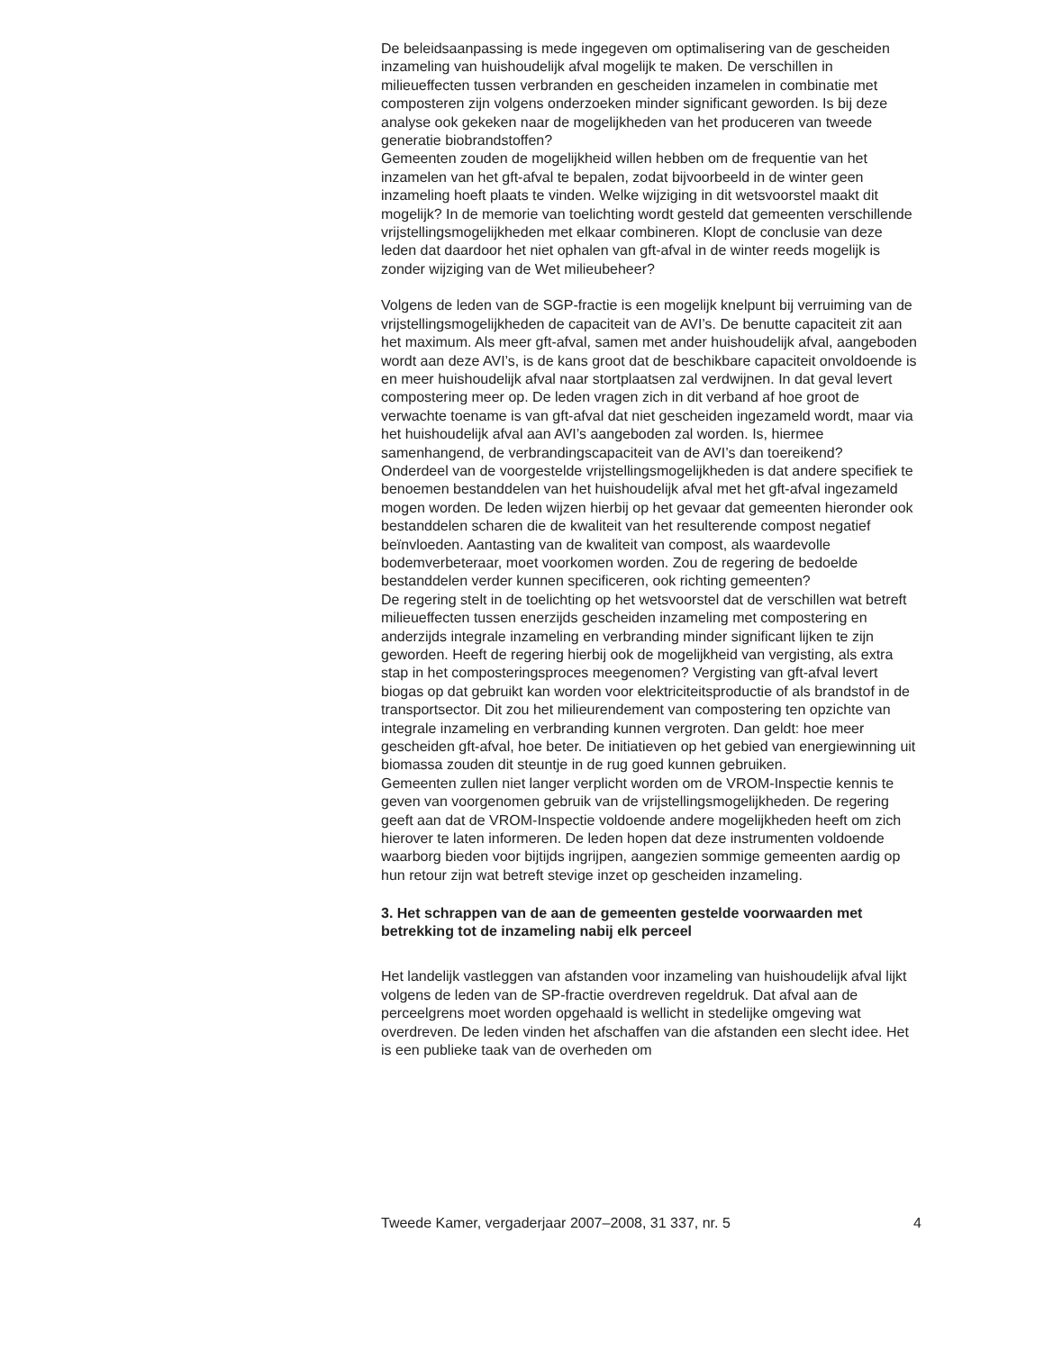De beleidsaanpassing is mede ingegeven om optimalisering van de gescheiden inzameling van huishoudelijk afval mogelijk te maken. De verschillen in milieueffecten tussen verbranden en gescheiden inzamelen in combinatie met composteren zijn volgens onderzoeken minder significant geworden. Is bij deze analyse ook gekeken naar de mogelijkheden van het produceren van tweede generatie biobrandstoffen?
Gemeenten zouden de mogelijkheid willen hebben om de frequentie van het inzamelen van het gft-afval te bepalen, zodat bijvoorbeeld in de winter geen inzameling hoeft plaats te vinden. Welke wijziging in dit wetsvoorstel maakt dit mogelijk? In de memorie van toelichting wordt gesteld dat gemeenten verschillende vrijstellingsmogelijkheden met elkaar combineren. Klopt de conclusie van deze leden dat daardoor het niet ophalen van gft-afval in de winter reeds mogelijk is zonder wijziging van de Wet milieubeheer?
Volgens de leden van de SGP-fractie is een mogelijk knelpunt bij verruiming van de vrijstellingsmogelijkheden de capaciteit van de AVI’s. De benutte capaciteit zit aan het maximum. Als meer gft-afval, samen met ander huishoudelijk afval, aangeboden wordt aan deze AVI’s, is de kans groot dat de beschikbare capaciteit onvoldoende is en meer huishoudelijk afval naar stortplaatsen zal verdwijnen. In dat geval levert compostering meer op. De leden vragen zich in dit verband af hoe groot de verwachte toename is van gft-afval dat niet gescheiden ingezameld wordt, maar via het huishoudelijk afval aan AVI’s aangeboden zal worden. Is, hiermee samenhangend, de verbrandingscapaciteit van de AVI’s dan toereikend?
Onderdeel van de voorgestelde vrijstellingsmogelijkheden is dat andere specifiek te benoemen bestanddelen van het huishoudelijk afval met het gft-afval ingezameld mogen worden. De leden wijzen hierbij op het gevaar dat gemeenten hieronder ook bestanddelen scharen die de kwaliteit van het resulterende compost negatief beïnvloeden. Aantasting van de kwaliteit van compost, als waardevolle bodemverbeteraar, moet voorkomen worden. Zou de regering de bedoelde bestanddelen verder kunnen specificeren, ook richting gemeenten?
De regering stelt in de toelichting op het wetsvoorstel dat de verschillen wat betreft milieueffecten tussen enerzijds gescheiden inzameling met compostering en anderzijds integrale inzameling en verbranding minder significant lijken te zijn geworden. Heeft de regering hierbij ook de mogelijkheid van vergisting, als extra stap in het composteringsproces meegenomen? Vergisting van gft-afval levert biogas op dat gebruikt kan worden voor elektriciteitsproductie of als brandstof in de transportsector. Dit zou het milieurendement van compostering ten opzichte van integrale inzameling en verbranding kunnen vergroten. Dan geldt: hoe meer gescheiden gft-afval, hoe beter. De initiatieven op het gebied van energiewinning uit biomassa zouden dit steuntje in de rug goed kunnen gebruiken.
Gemeenten zullen niet langer verplicht worden om de VROM-Inspectie kennis te geven van voorgenomen gebruik van de vrijstellingsmogelijkheden. De regering geeft aan dat de VROM-Inspectie voldoende andere mogelijkheden heeft om zich hierover te laten informeren. De leden hopen dat deze instrumenten voldoende waarborg bieden voor bijtijds ingrijpen, aangezien sommige gemeenten aardig op hun retour zijn wat betreft stevige inzet op gescheiden inzameling.
3. Het schrappen van de aan de gemeenten gestelde voorwaarden met betrekking tot de inzameling nabij elk perceel
Het landelijk vastleggen van afstanden voor inzameling van huishoudelijk afval lijkt volgens de leden van de SP-fractie overdreven regeldruk. Dat afval aan de perceelgrens moet worden opgehaald is wellicht in stedelijke omgeving wat overdreven. De leden vinden het afschaffen van die afstanden een slecht idee. Het is een publieke taak van de overheden om
Tweede Kamer, vergaderjaar 2007–2008, 31 337, nr. 5 4